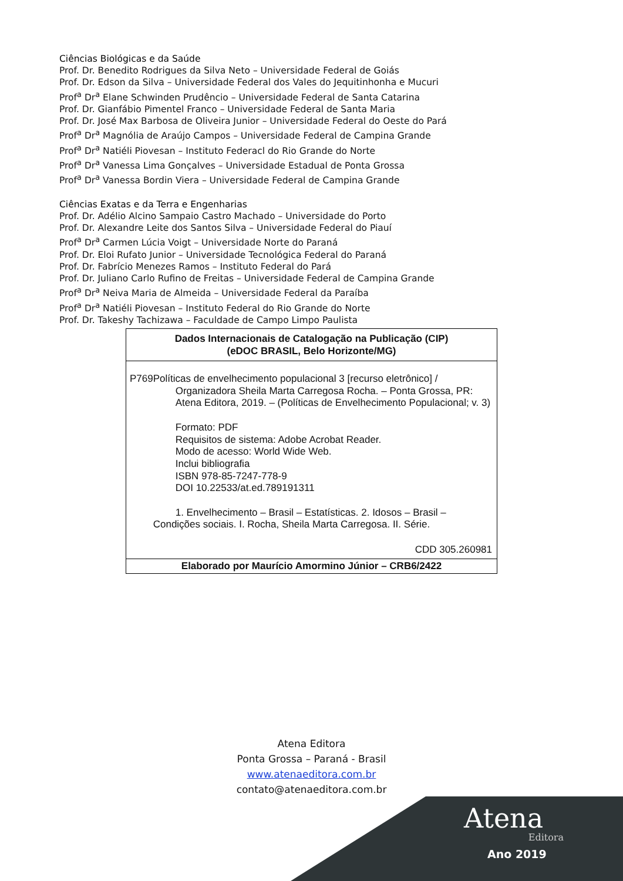Ciências Biológicas e da Saúde
Prof. Dr. Benedito Rodrigues da Silva Neto – Universidade Federal de Goiás
Prof. Dr. Edson da Silva – Universidade Federal dos Vales do Jequitinhonha e Mucuri
Prof<sup>a</sup> Dr<sup>a</sup> Elane Schwinden Prudêncio – Universidade Federal de Santa Catarina
Prof. Dr. Gianfábio Pimentel Franco – Universidade Federal de Santa Maria
Prof. Dr. José Max Barbosa de Oliveira Junior – Universidade Federal do Oeste do Pará
Prof<sup>a</sup> Dr<sup>a</sup> Magnólia de Araújo Campos – Universidade Federal de Campina Grande
Prof<sup>a</sup> Dr<sup>a</sup> Natiéli Piovesan – Instituto Federacl do Rio Grande do Norte
Prof<sup>a</sup> Dr<sup>a</sup> Vanessa Lima Gonçalves – Universidade Estadual de Ponta Grossa
Prof<sup>a</sup> Dr<sup>a</sup> Vanessa Bordin Viera – Universidade Federal de Campina Grande
Ciências Exatas e da Terra e Engenharias
Prof. Dr. Adélio Alcino Sampaio Castro Machado – Universidade do Porto
Prof. Dr. Alexandre Leite dos Santos Silva – Universidade Federal do Piauí
Prof<sup>a</sup> Dr<sup>a</sup> Carmen Lúcia Voigt – Universidade Norte do Paraná
Prof. Dr. Eloi Rufato Junior – Universidade Tecnológica Federal do Paraná
Prof. Dr. Fabrício Menezes Ramos – Instituto Federal do Pará
Prof. Dr. Juliano Carlo Rufino de Freitas – Universidade Federal de Campina Grande
Prof<sup>a</sup> Dr<sup>a</sup> Neiva Maria de Almeida – Universidade Federal da Paraíba
Prof<sup>a</sup> Dr<sup>a</sup> Natiéli Piovesan – Instituto Federal do Rio Grande do Norte
Prof. Dr. Takeshy Tachizawa – Faculdade de Campo Limpo Paulista
Dados Internacionais de Catalogação na Publicação (CIP)
(eDOC BRASIL, Belo Horizonte/MG)
P769 Políticas de envelhecimento populacional 3 [recurso eletrônico] /
Organizadora Sheila Marta Carregosa Rocha. – Ponta Grossa, PR: Atena Editora, 2019. – (Políticas de Envelhecimento Populacional; v. 3)
Formato: PDF
Requisitos de sistema: Adobe Acrobat Reader.
Modo de acesso: World Wide Web.
Inclui bibliografia
ISBN 978-85-7247-778-9
DOI 10.22533/at.ed.789191311
1. Envelhecimento – Brasil – Estatísticas. 2. Idosos – Brasil – Condições sociais. I. Rocha, Sheila Marta Carregosa. II. Série.
CDD 305.260981
Elaborado por Maurício Amormino Júnior – CRB6/2422
Atena Editora
Ponta Grossa – Paraná - Brasil
www.atenaeditora.com.br
contato@atenaeditora.com.br
Atena
Editora
Ano 2019